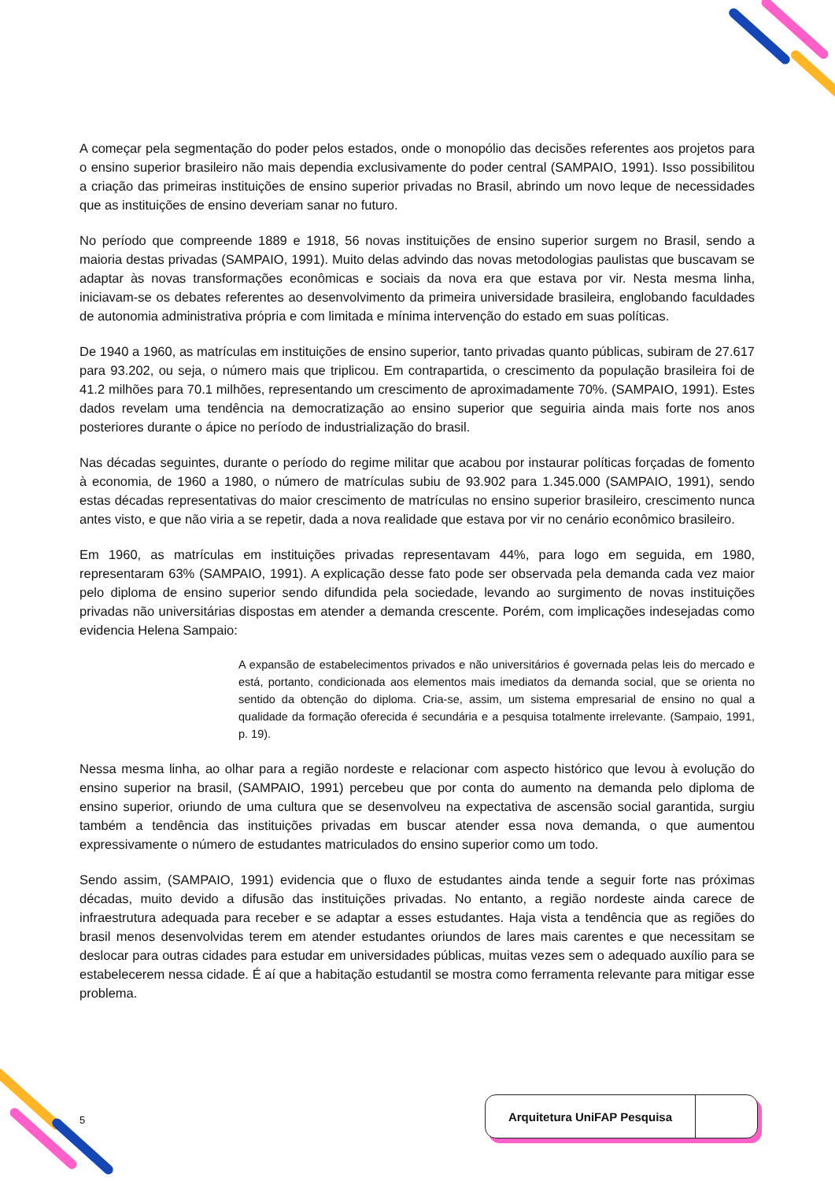A começar pela segmentação do poder pelos estados, onde o monopólio das decisões referentes aos projetos para o ensino superior brasileiro não mais dependia exclusivamente do poder central (SAMPAIO, 1991). Isso possibilitou a criação das primeiras instituições de ensino superior privadas no Brasil, abrindo um novo leque de necessidades que as instituições de ensino deveriam sanar no futuro.
No período que compreende 1889 e 1918, 56 novas instituições de ensino superior surgem no Brasil, sendo a maioria destas privadas (SAMPAIO, 1991). Muito delas advindo das novas metodologias paulistas que buscavam se adaptar às novas transformações econômicas e sociais da nova era que estava por vir. Nesta mesma linha, iniciavam-se os debates referentes ao desenvolvimento da primeira universidade brasileira, englobando faculdades de autonomia administrativa própria e com limitada e mínima intervenção do estado em suas políticas.
De 1940 a 1960, as matrículas em instituições de ensino superior, tanto privadas quanto públicas, subiram de 27.617 para 93.202, ou seja, o número mais que triplicou. Em contrapartida, o crescimento da população brasileira foi de 41.2 milhões para 70.1 milhões, representando um crescimento de aproximadamente 70%. (SAMPAIO, 1991). Estes dados revelam uma tendência na democratização ao ensino superior que seguiria ainda mais forte nos anos posteriores durante o ápice no período de industrialização do brasil.
Nas décadas seguintes, durante o período do regime militar que acabou por instaurar políticas forçadas de fomento à economia, de 1960 a 1980, o número de matrículas subiu de 93.902 para 1.345.000 (SAMPAIO, 1991), sendo estas décadas representativas do maior crescimento de matrículas no ensino superior brasileiro, crescimento nunca antes visto, e que não viria a se repetir, dada a nova realidade que estava por vir no cenário econômico brasileiro.
Em 1960, as matrículas em instituições privadas representavam 44%, para logo em seguida, em 1980, representaram 63% (SAMPAIO, 1991). A explicação desse fato pode ser observada pela demanda cada vez maior pelo diploma de ensino superior sendo difundida pela sociedade, levando ao surgimento de novas instituições privadas não universitárias dispostas em atender a demanda crescente. Porém, com implicações indesejadas como evidencia Helena Sampaio:
A expansão de estabelecimentos privados e não universitários é governada pelas leis do mercado e está, portanto, condicionada aos elementos mais imediatos da demanda social, que se orienta no sentido da obtenção do diploma. Cria-se, assim, um sistema empresarial de ensino no qual a qualidade da formação oferecida é secundária e a pesquisa totalmente irrelevante. (Sampaio, 1991, p. 19).
Nessa mesma linha, ao olhar para a região nordeste e relacionar com aspecto histórico que levou à evolução do ensino superior na brasil, (SAMPAIO, 1991) percebeu que por conta do aumento na demanda pelo diploma de ensino superior, oriundo de uma cultura que se desenvolveu na expectativa de ascensão social garantida, surgiu também a tendência das instituições privadas em buscar atender essa nova demanda, o que aumentou expressivamente o número de estudantes matriculados do ensino superior como um todo.
Sendo assim, (SAMPAIO, 1991) evidencia que o fluxo de estudantes ainda tende a seguir forte nas próximas décadas, muito devido a difusão das instituições privadas. No entanto, a região nordeste ainda carece de infraestrutura adequada para receber e se adaptar a esses estudantes. Haja vista a tendência que as regiões do brasil menos desenvolvidas terem em atender estudantes oriundos de lares mais carentes e que necessitam se deslocar para outras cidades para estudar em universidades públicas, muitas vezes sem o adequado auxílio para se estabelecerem nessa cidade. É aí que a habitação estudantil se mostra como ferramenta relevante para mitigar esse problema.
5
Arquitetura UniFAP Pesquisa